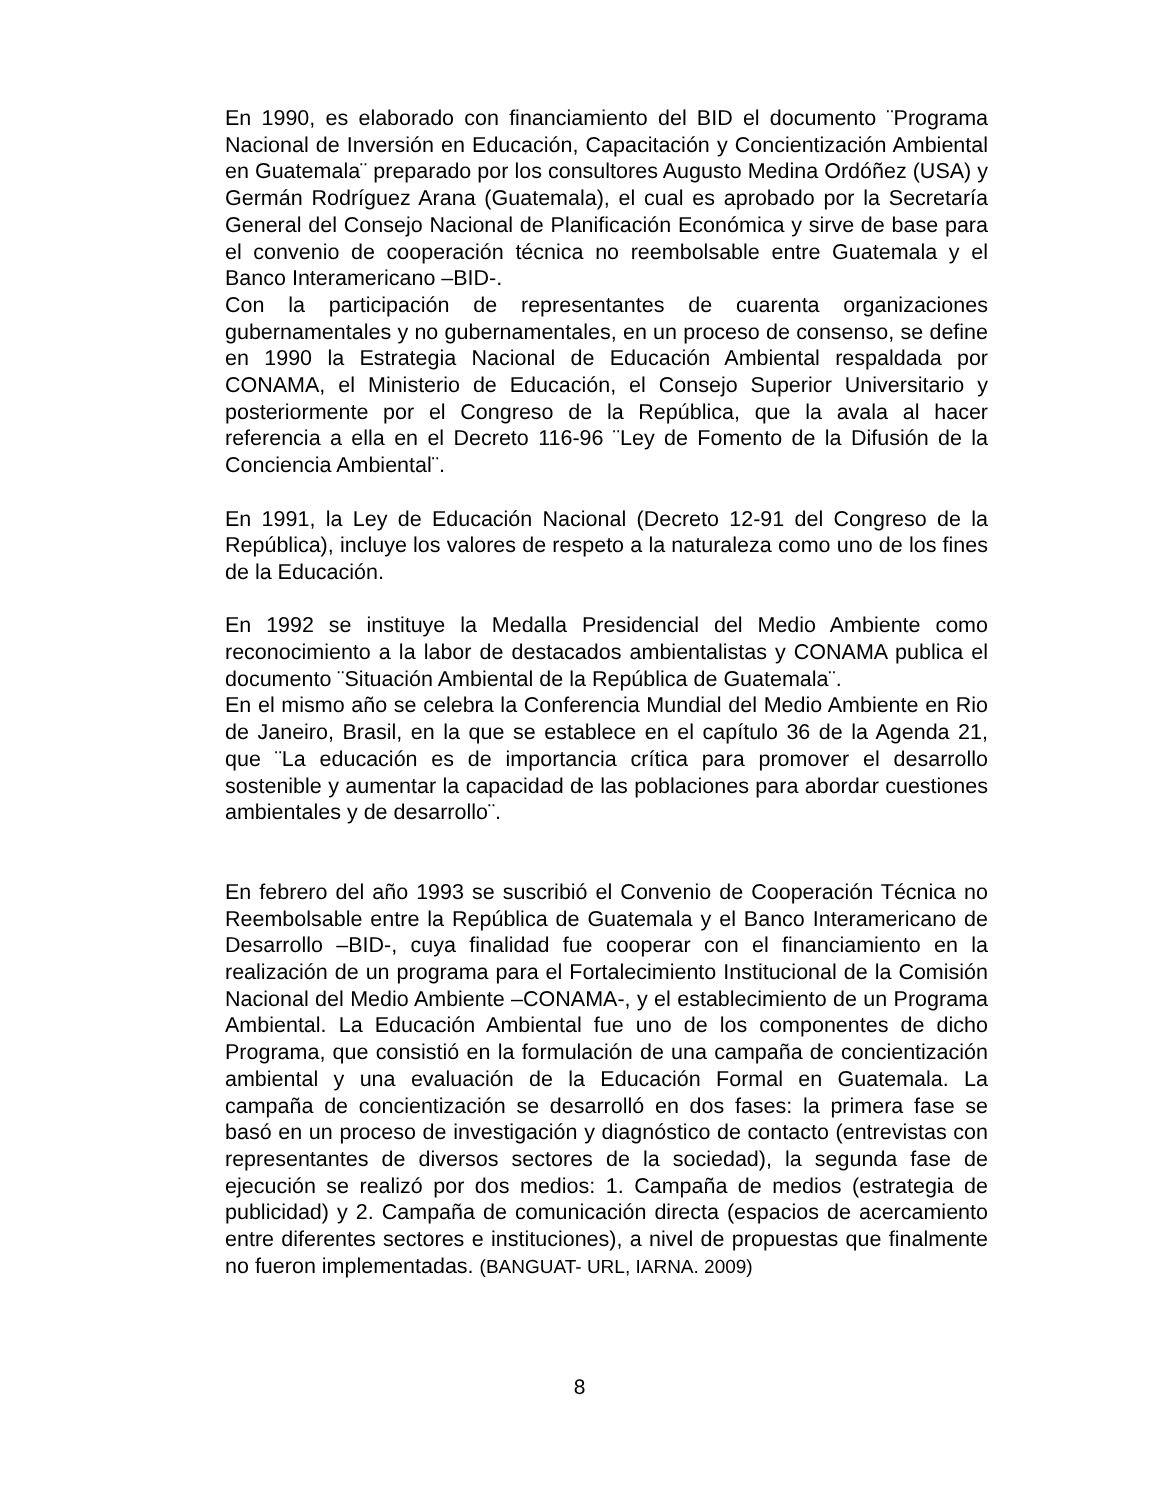En 1990, es elaborado con financiamiento del BID el documento ¨Programa Nacional de Inversión en Educación, Capacitación y Concientización Ambiental en Guatemala¨ preparado por los consultores Augusto Medina Ordóñez (USA) y Germán Rodríguez Arana (Guatemala), el cual es aprobado por la Secretaría General del Consejo Nacional de Planificación Económica y sirve de base para el convenio de cooperación técnica no reembolsable entre Guatemala y el Banco Interamericano –BID-.
Con la participación de representantes de cuarenta organizaciones gubernamentales y no gubernamentales, en un proceso de consenso, se define en 1990 la Estrategia Nacional de Educación Ambiental respaldada por CONAMA, el Ministerio de Educación, el Consejo Superior Universitario y posteriormente por el Congreso de la República, que la avala al hacer referencia a ella en el Decreto 116-96 ¨Ley de Fomento de la Difusión de la Conciencia Ambiental¨.
En 1991, la Ley de Educación Nacional (Decreto 12-91 del Congreso de la República), incluye los valores de respeto a la naturaleza como uno de los fines de la Educación.
En 1992 se instituye la Medalla Presidencial del Medio Ambiente como reconocimiento a la labor de destacados ambientalistas y CONAMA publica el documento ¨Situación Ambiental de la República de Guatemala¨.
En el mismo año se celebra la Conferencia Mundial del Medio Ambiente en Rio de Janeiro, Brasil, en la que se establece en el capítulo 36 de la Agenda 21, que ¨La educación es de importancia crítica para promover el desarrollo sostenible y aumentar la capacidad de las poblaciones para abordar cuestiones ambientales y de desarrollo¨.
En febrero del año 1993 se suscribió el Convenio de Cooperación Técnica no Reembolsable entre la República de Guatemala y el Banco Interamericano de Desarrollo –BID-, cuya finalidad fue cooperar con el financiamiento en la realización de un programa para el Fortalecimiento Institucional de la Comisión Nacional del Medio Ambiente –CONAMA-, y el establecimiento de un Programa Ambiental. La Educación Ambiental fue uno de los componentes de dicho Programa, que consistió en la formulación de una campaña de concientización ambiental y una evaluación de la Educación Formal en Guatemala. La campaña de concientización se desarrolló en dos fases: la primera fase se basó en un proceso de investigación y diagnóstico de contacto (entrevistas con representantes de diversos sectores de la sociedad), la segunda fase de ejecución se realizó por dos medios: 1. Campaña de medios (estrategia de publicidad) y 2. Campaña de comunicación directa (espacios de acercamiento entre diferentes sectores e instituciones), a nivel de propuestas que finalmente no fueron implementadas. (BANGUAT- URL, IARNA. 2009)
8